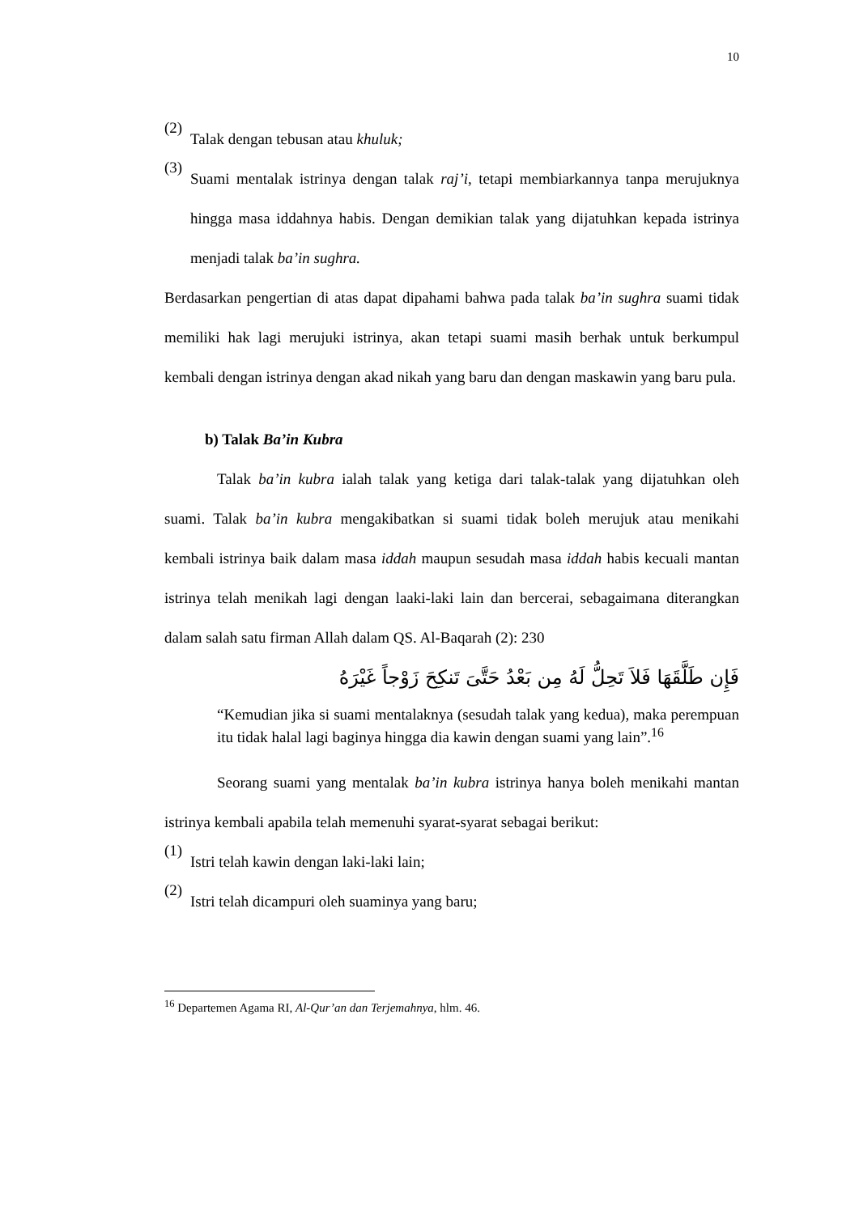10
(2)
Talak dengan tebusan atau khuluk;
(3)
Suami mentalak istrinya dengan talak raj’i, tetapi membiarkannya tanpa merujuknya hingga masa iddahnya habis. Dengan demikian talak yang dijatuhkan kepada istrinya menjadi talak ba’in sughra.
Berdasarkan pengertian di atas dapat dipahami bahwa pada talak ba’in sughra suami tidak memiliki hak lagi merujuki istrinya, akan tetapi suami masih berhak untuk berkumpul kembali dengan istrinya dengan akad nikah yang baru dan dengan maskawin yang baru pula.
b) Talak Ba’in Kubra
Talak ba’in kubra ialah talak yang ketiga dari talak-talak yang dijatuhkan oleh suami. Talak ba’in kubra mengakibatkan si suami tidak boleh merujuk atau menikahi kembali istrinya baik dalam masa iddah maupun sesudah masa iddah habis kecuali mantan istrinya telah menikah lagi dengan laaki-laki lain dan bercerai, sebagaimana diterangkan dalam salah satu firman Allah dalam QS. Al-Baqarah (2): 230
فَإِن طَلَّقَهَا فَلاَ تَحِلُّ لَهُ مِن بَعْدُ حَتَّىَ تَنكِحَ زَوْجاً غَيْرَهُ
“Kemudian jika si suami mentalaknya (sesudah talak yang kedua), maka perempuan itu tidak halal lagi baginya hingga dia kawin dengan suami yang lain”.<sup>16</sup>
Seorang suami yang mentalak ba’in kubra istrinya hanya boleh menikahi mantan istrinya kembali apabila telah memenuhi syarat-syarat sebagai berikut:
(1)
Istri telah kawin dengan laki-laki lain;
(2)
Istri telah dicampuri oleh suaminya yang baru;
<sup>16</sup> Departemen Agama RI, Al-Qur’an dan Terjemahnya, hlm. 46.